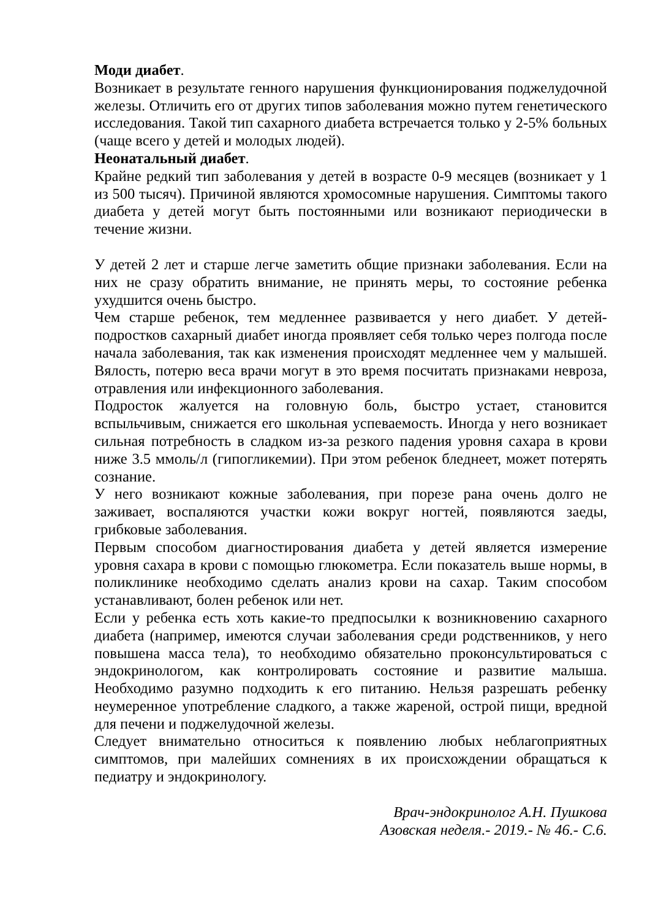Моди диабет.
Возникает в результате генного нарушения функционирования поджелудочной железы. Отличить его от других типов заболевания можно путем генетического исследования. Такой тип сахарного диабета встречается только у 2-5% больных (чаще всего у детей и молодых людей).
Неонатальный диабет.
Крайне редкий тип заболевания у детей в возрасте 0-9 месяцев (возникает у 1 из 500 тысяч). Причиной являются хромосомные нарушения. Симптомы такого диабета у детей могут быть постоянными или возникают периодически в течение жизни.
У детей 2 лет и старше легче заметить общие признаки заболевания. Если на них не сразу обратить внимание, не принять меры, то состояние ребенка ухудшится очень быстро.
Чем старше ребенок, тем медленнее развивается у него диабет. У детей-подростков сахарный диабет иногда проявляет себя только через полгода после начала заболевания, так как изменения происходят медленнее чем у малышей. Вялость, потерю веса врачи могут в это время посчитать признаками невроза, отравления или инфекционного заболевания.
Подросток жалуется на головную боль, быстро устает, становится вспыльчивым, снижается его школьная успеваемость. Иногда у него возникает сильная потребность в сладком из-за резкого падения уровня сахара в крови ниже 3.5 ммоль/л (гипогликемии). При этом ребенок бледнеет, может потерять сознание.
У него возникают кожные заболевания, при порезе рана очень долго не заживает, воспаляются участки кожи вокруг ногтей, появляются заеды, грибковые заболевания.
Первым способом диагностирования диабета у детей является измерение уровня сахара в крови с помощью глюкометра. Если показатель выше нормы, в поликлинике необходимо сделать анализ крови на сахар. Таким способом устанавливают, болен ребенок или нет.
Если у ребенка есть хоть какие-то предпосылки к возникновению сахарного диабета (например, имеются случаи заболевания среди родственников, у него повышена масса тела), то необходимо обязательно проконсультироваться с эндокринологом, как контролировать состояние и развитие малыша. Необходимо разумно подходить к его питанию. Нельзя разрешать ребенку неумеренное употребление сладкого, а также жареной, острой пищи, вредной для печени и поджелудочной железы.
Следует внимательно относиться к появлению любых неблагоприятных симптомов, при малейших сомнениях в их происхождении обращаться к педиатру и эндокринологу.
Врач-эндокринолог А.Н. Пушкова
Азовская неделя.- 2019.- № 46.- С.6.